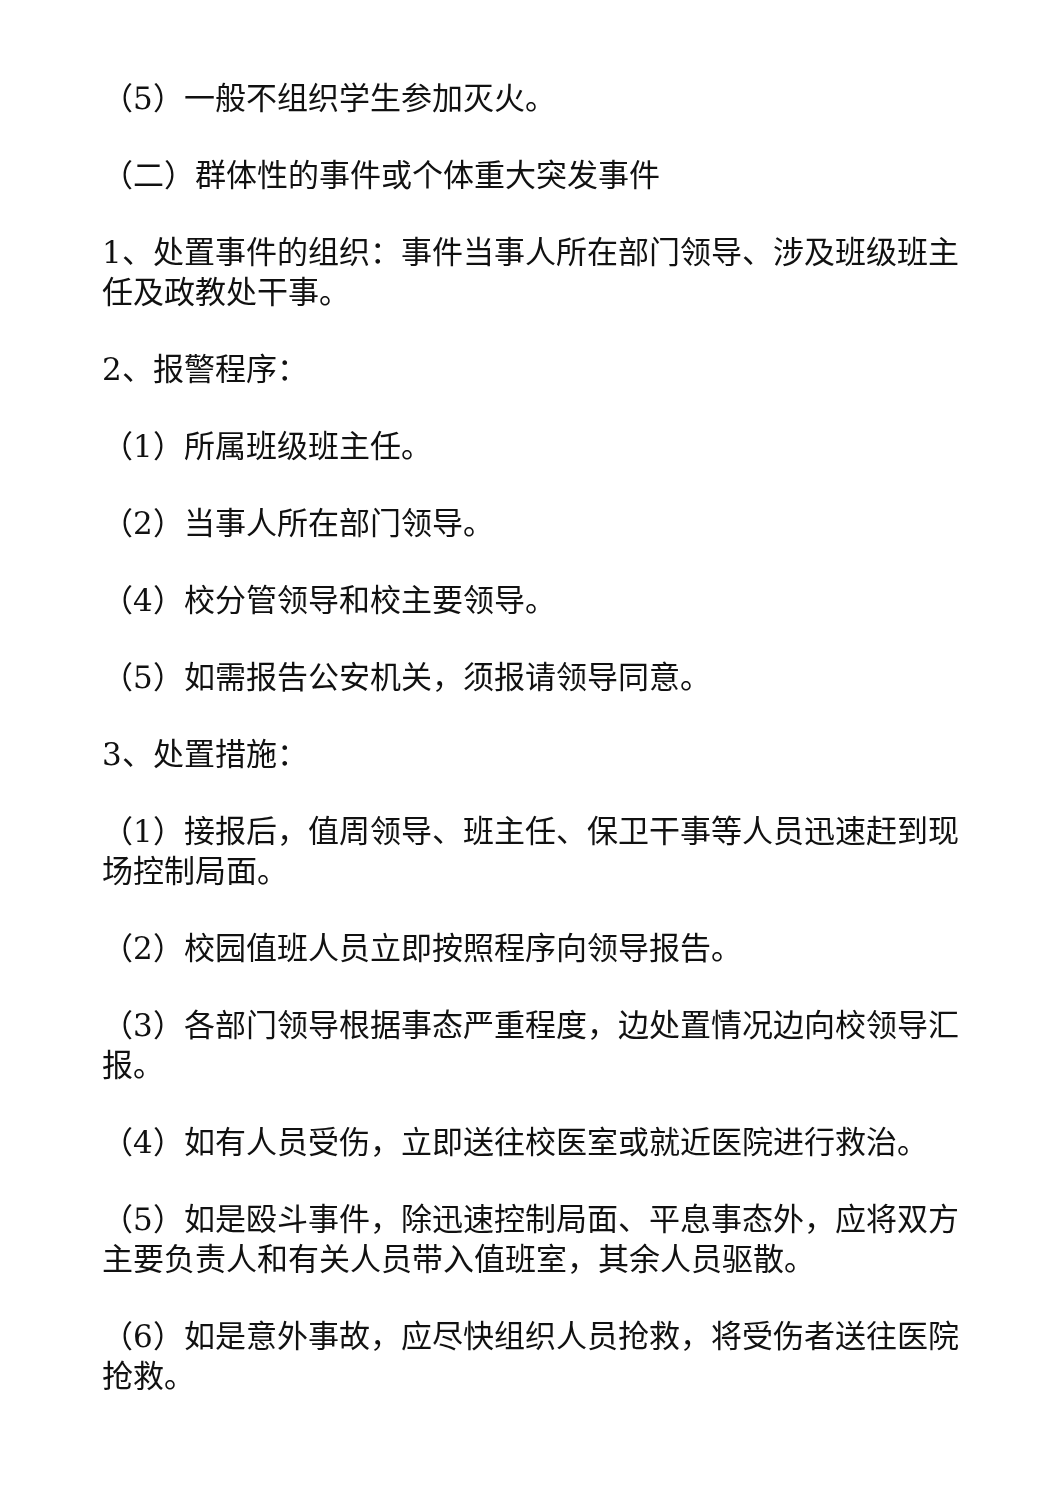（5）一般不组织学生参加灭火。
（二）群体性的事件或个体重大突发事件
1、处置事件的组织：事件当事人所在部门领导、涉及班级班主任及政教处干事。
2、报警程序：
（1）所属班级班主任。
（2）当事人所在部门领导。
（4）校分管领导和校主要领导。
（5）如需报告公安机关，须报请领导同意。
3、处置措施：
（1）接报后，值周领导、班主任、保卫干事等人员迅速赶到现场控制局面。
（2）校园值班人员立即按照程序向领导报告。
（3）各部门领导根据事态严重程度，边处置情况边向校领导汇报。
（4）如有人员受伤，立即送往校医室或就近医院进行救治。
（5）如是殴斗事件，除迅速控制局面、平息事态外，应将双方主要负责人和有关人员带入值班室，其余人员驱散。
（6）如是意外事故，应尽快组织人员抢救，将受伤者送往医院抢救。